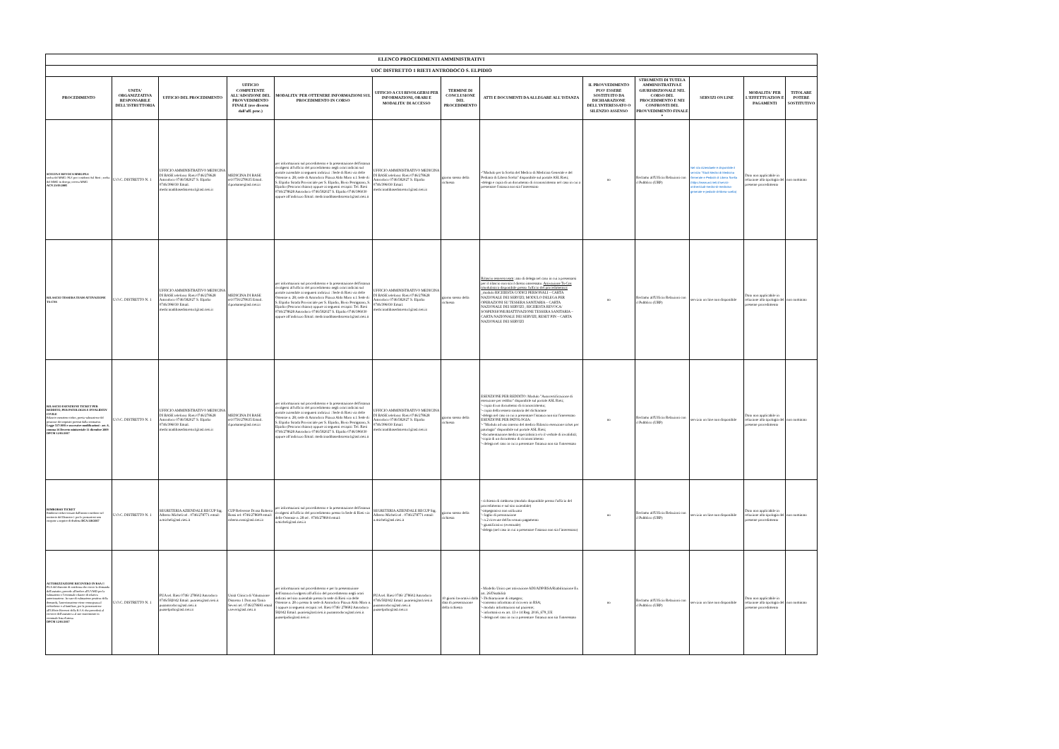| ELENCO PROCEDIMENTI AMMINISTRATIVI | | | | | | | | | | | | |
| UOC DISTRETTO 1 RIETI ANTRODOCO S. ELPIDIO | | | | | | | | | | | | |
| PROCEDIMENTO | UNITA' ORGANIZZATIVA RESPONSABILE DELL'ISTRUTTORIA | UFFICIO DEL PROCEDIMENTO | UFFICIO COMPETENTE ALL'ADOZIONE DEL PROVVEDIMENTO FINALE (ove diverso dall'uff. proc.) | MODALITA' PER OTTENERE INFORMAZIONI SUL PROCEDIMENTO IN CORSO | UFFICIO A CUI RIVOLGERSI PER INFORMAZIONI, ORARI E MODALITA' DI ACCESSO | TERMINE DI CONCLUSIONE DEL PROCEDIMENTO | ATTI E DOCUMENTI DA ALLEGARE ALL'ISTANZA | IL PROVVEDIMENTO PUO' ESSERE SOSTITUITO DA DICHIARAZIONE DELL'INTERESSATO O SILENZIO ASSENSO | STRUMENTI DI TUTELA AMMINISTRATIVA E GIURISDIZIONALE NEL CORSO DEL PROCEDIMENTO E NEI CONFRONTI DEL PROVVEDIMENTO FINALE * | SERVIZI ON LINE | MODALITA' PER L'EFFETTUAZION E PAGAMENTI | TITOLARE POTERE SOSTITUTIVO |
| SCELTA E REVOCA MMG/PLS scelta del MMG /PLS per i residenti Asl Rieti ; scelta del MMG in deroga; revoca MMG ACN 23/03/2005 | U.O.C. DISTRETTO N. 1 | UFFICIO AMMINISTRATIVO MEDICINA DI BASE telefono: Rieti 0746/278628 Antrodoco 0746/582027 S. Elpidio 0746/396030 Email. medicinadibasedistretto1@asl.rieti.it | MEDICINA DI BASE tel.0756/278635 Email. d.pomante@asl.rieti.it | per informazioni sul procedimento e la presentazione dell'istanza rivolgersi all'ufficio del procedimento negli orari indicati sul portale aziendale ai seguneti indirizzi : Sede di Rieti via delle Ortensie n. 28; sede di Antrodoco Piazza Aldo Moro n.1 Sede di S. Elpidio Strada Provinciale per S. Elpidio, Bivio Petrignano, S. Elpidio (Pescorocchiano) oppure ai seguenti recapiti: Tel. Rieti 0746/278628 Antrodoco 0746/582027 S. Elpidio 0746/396030 oppure all'indirizzo Email. medicinadibasedistretto1@asl.rieti.it | UFFICIO AMMINISTRATIVO MEDICINA DI BASE telefono: Rieti 0746/278628 Antrodoco 0746/582027 S. Elpidio 0746/396030 Email. medicinadibasedistretto1@asl.rieti.it | giorno stesso della richiesta | -"Modulo per la Scelta del Medico di Medicina Generale e del Pediatra di Libera Scelta" disponibile sul portale ASL Rieti; -delega e copia di un documento di riconoscimento nel caso in cui a presentare l'istanza non sia l'interessato | no | Reclamo all'Ufficio Relazioni con il Pubblico (URP) | Nel sito Aziendaele è disponibile il servizio "Studi Medici di Medicina Generale e Pediatri di Libera Scelta (https://www.asl.rieti.it/servizi-online/studi-medici-di-medicina-generale-e-pediatri-di-libera-scelta) | Dato non applicabile in relazione alla tipologia del presente procedimento | non nominato |
| RILASCIO TESSERA TEAM ATTIVAZIONE TS-CNS | U.O.C. DISTRETTO N. 1 | UFFICIO AMMINISTRATIVO MEDICINA DI BASE telefono: Rieti 0746/278628 Antrodoco 0746/582027 S. Elpidio 0746/396030 Email. medicinadibasedistretto1@asl.rieti.it | MEDICINA DI BASE tel.0756/278635 Email. d.pomante@asl.rieti.it | per informazioni sul procedimento e la presentazione dell'istanza rivolgersi all'ufficio del procedimento negli orari indicati sul portale aziendale ai seguneti indirizzi : Sede di Rieti via delle Ortensie n. 28; sede di Antrodoco Piazza Aldo Moro n.1 Sede di S. Elpidio Strada Provinciale per S. Elpidio, Bivio Petrignano, S. Elpidio (Pescorocchiano) oppure ai seguenti recapiti: Tel. Rieti 0746/278628 Antrodoco 0746/582027 S. Elpidio 0746/396030 oppure all'indirizzo Email. medicinadibasedistretto1@asl.rieti.it | UFFICIO AMMINISTRATIVO MEDICINA DI BASE telefono: Rieti 0746/278628 Antrodoco 0746/582027 S. Elpidio 0746/396030 Email. medicinadibasedistretto1@asl.rieti.it | giorno stesso della richiesta | Rilascio tesserea team : atto di delega nel caso in cui a presentarsi per il rilascio non sia il diretto interessato. Attivazione Ts-Cns (modulistica disponibile presso l'ufficio del procedimento): _modulo RICHIESTA CODICI PERSONALI – CARTA NAZIONALE DEI SERVIZI; MODULO DELEGA PER OPERAZIONI SU TESSERA SANITARIA – CARTA NAZIONALE DEI SERVIZI ; RICHIESTA REVOCA/ SOSPENSIONE/RIATTIVAZIONE TESSERA SANITARIA – CARTA NAZIONALE DEI SERVIZI; RESET PIN – CARTA NAZIONALE DEI SERVIZI | no | Reclamo all'Ufficio Relazioni con il Pubblico (URP) | servizio on line non disponibile | Dato non applicabile in relazione alla tipologia del presente procedimento | non nominato |
| RILASCIO ESENZIONE TICKET PER REDDITO, PER PATOLOGIA E INVALIDITA' CIVILE Rilascio esenzione ticket, previa valutazione del possesso dei requisiti previsti dalla normativa Legge 537/1993 e successive modificazioni - art. 8, comma 16 Decreto ministeriale 11 dicembre 2009 DPCM 12/01/2017 | U.O.C. DISTRETTO N. 1 | UFFICIO AMMINISTRATIVO MEDICINA DI BASE telefono: Rieti 0746/278628 Antrodoco 0746/582027 S. Elpidio 0746/396030 Email. medicinadibasedistretto1@asl.rieti.it | MEDICINA DI BASE tel.0756/278635 Email. d.pomante@asl.rieti.it | per informazioni sul procedimento e la presentazione dell'istanza rivolgersi all'ufficio del procedimento negli orari indicati sul portale aziendale ai seguneti indirizzi : Sede di Rieti via delle Ortensie n. 28; sede di Antrodoco Piazza Aldo Moro n.1 Sede di S. Elpidio Strada Provinciale per S. Elpidio, Bivio Petrignano, S. Elpidio (Pescorocchiano) oppure ai seguenti recapiti: Tel. Rieti 0746/278628 Antrodoco 0746/582027 S. Elpidio 0746/396030 oppure all'indirizzo Email. medicinadibasedistretto1@asl.rieti.it | UFFICIO AMMINISTRATIVO MEDICINA DI BASE telefono: Rieti 0746/278628 Antrodoco 0746/582027 S. Elpidio 0746/396030 Email. medicinadibasedistretto1@asl.rieti.it | giorno stesso della richiesta | ESENZIONE PER REDDITO: Modulo "Autocertificazione di esenzione per reddito" disponibile sul portale ASL Rieti; '- copia di un documento di riconoscimento; '- copia della tessera sanitaria del dichiarante '-delega nel caso in cui a presentare l'istanza non sia l'interessato ESENZIONE PER PATOLOGIA: '- "Modulo ad uso interno del medico Rilascio esenzione ticket per patologia" disponibile sul portale ASL Rieti; '-documentazione medica specialistica e/o il verbale di invalidità; '-copia di un documento di riconoscimento '- delega nel caso in cui a presentare l'istanza non sia l'interessato | no | Reclamo all'Ufficio Relazioni con il Pubblico (URP) | servizio on line non disponibile | Dato non applicabile in relazione alla tipologia del presente procedimento | non nominato |
| RIMBORSO TICKET Rimborso ticket versato dall'utente residente nel territorio del Distretto 1 per le prestazioni non eseguite a seguito di disdetta DCA 110/2017 | U.O.C. DISTRETTO N. 1 | SEGRETERIA AZIENDALE RECUP Sig. Alberto Micheli tel . 0746/278771 email: a.micheli@asl.rieti.it | CUP Referente Dr.ssa Roberta Rossi tel: 0746/278609 email: roberta.rossi@asl.rieti.it | per informazioni sul procedimento e la presentazione dell'istanza rivolgersi all'ufficio del procedimento presso la Sede di Rieti via delle Ortensie n. 28 tel . 0746/278604 email: a.micheli@asl.rieti.it | SEGRETERIA AZIENDALE RECUP Sig. Alberto Micheli tel . 0746/278771 email: a.micheli@asl.rieti.it | giorno stesso della richiesta | - richiesta di rimborso (modulo disponibile presso l'ufficio del procedimento e sul sito aziendale) '-impegnativa non utilizzata '- foglio di prenotazione '- n.2 ricevute dell'avvenuto pagamento '- giustificativo (eventuale) '-delega (nel caso in cui a presentare l'istanza non sia l'interessato) | no | Reclamo all'Ufficio Relazioni con il Pubblico (URP) | servizio on line non disponibile | Dato non applicabile in relazione alla tipologia del presente procedimento | non nominato |
| AUTORIZZAZIONE RICOVERO IN RSA Il PUA del distretto di residenza che riceve la domanda dell'assistito, procede all'inoltro all'UVMD per la valutazione e l'eventuale rilascio di relativa autorizzazione. In caso di valutazione positiva della domanda, l'autorizzazione viene consegnata al richiedente o al familiare, per la presentazione all'Ufficio Ricoveri della R.S.A che procederà al ricovero dell'assistito a al suo inserimento in eventuale lista d'attesa. DPCM 12/01/2017 | U.O.C. DISTRETTO N. 1 | PUA tel. Rieti 0746/ 278602 Antrodoco 0746/582042 Email. puarieti@asl.rieti.it puaantrodoco@asl.rieti.it puaselpidio@asl.rieti.it | Unità Clinica di Valutazione Distretto 1 Dott.ssa Tania Severi tel. 0746/278693 email t.severi@asl.rieti.it | per informazioni sul procedimento e per la presentazione dell'istanza rivolgersi all'ufficio del procedimento negli orari indicati nel sito aziendale presso la sede di Rieti via delle Ortensie n. 28 o presso la sede di Antrodoco Piazza Aldo Moro n. 1 oppure ai seguenti recapiti: tel. Rieti 0746/ 278692 Antrodoco 582042 Email. puarieti@asl.rieti.it puaantrodoco@asl.rieti.it puaselpidio@asl.rieti.it | PUA tel. Rieti 0746/ 278602 Antrodoco 0746/582042 Email. puarieti@asl.rieti.it puaantrodoco@asl.rieti.it puaselpidio@asl.rieti.it | 10 giorni lavorativi dalla data di presentazione della richiesta | - Modello Unico per attivazione ADI/ADP/RSA/Riabilitazione Ex art. 26/Disabilità '- Dichiarazione di impegno; '-consenso informato al ricovero in RSA; '- modulo informazioni sul paziente; '- informativa ex art. 13 e 14 Reg. 2016_679_UE '- delega nel caso in cui a presentare l'istanza non sia l'interessato | no | Reclamo all'Ufficio Relazioni con il Pubblico (URP) | servizio on line non disponibile | Dato non applicabile in relazione alla tipologia del presente procedimento | non nominato |